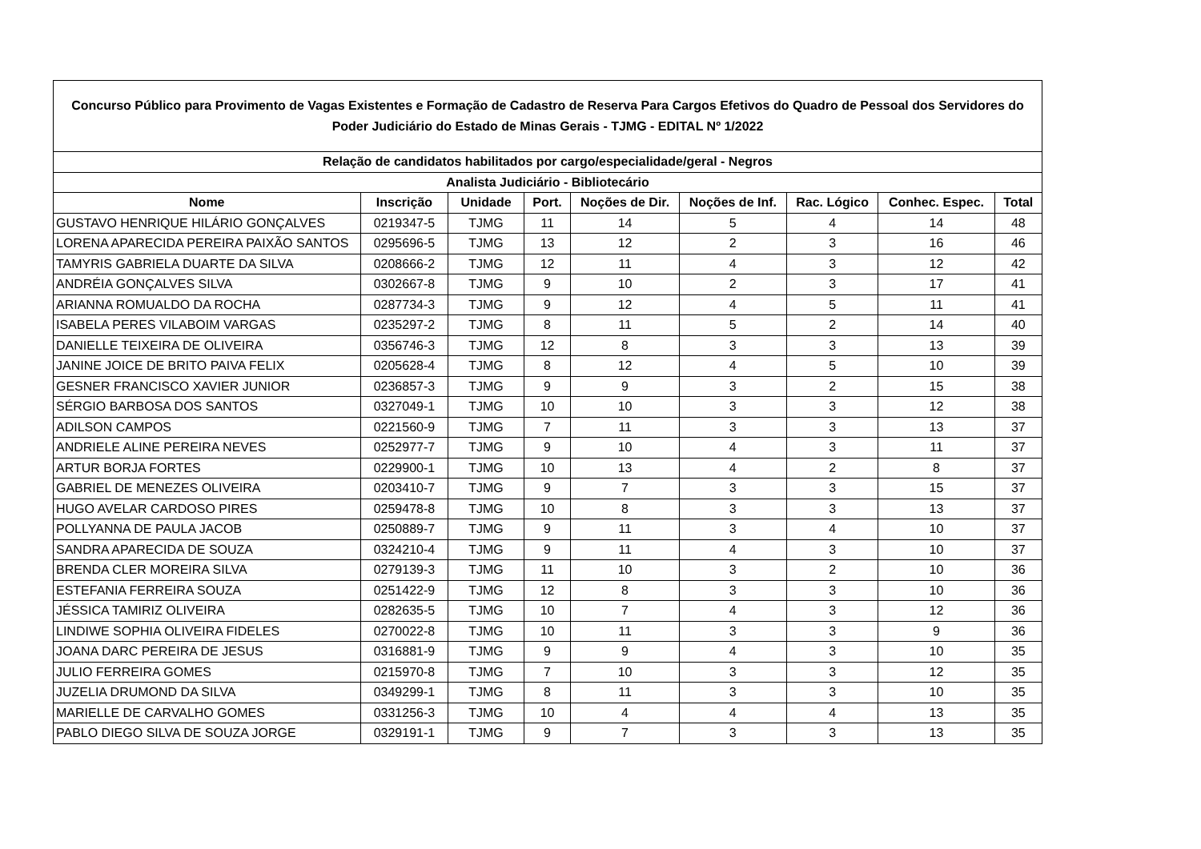| Concurso Público para Provimento de Vagas Existentes e Formação de Cadastro de Reserva Para Cargos Efetivos do Quadro de Pessoal dos Servidores do Poder Judiciário do Estado de Minas Gerais - TJMG - EDITAL Nº 1/2022 | | | | | | | | |
| --- | --- | --- | --- | --- | --- | --- | --- | --- |
| Relação de candidatos habilitados por cargo/especialidade/geral - Negros | | | | | | | | |
| Analista Judiciário - Bibliotecário | | | | | | | | |
| Nome | Inscrição | Unidade | Port. | Noções de Dir. | Noções de Inf. | Rac. Lógico | Conhec. Espec. | Total |
| GUSTAVO HENRIQUE HILÁRIO GONÇALVES | 0219347-5 | TJMG | 11 | 14 | 5 | 4 | 14 | 48 |
| LORENA APARECIDA PEREIRA PAIXÃO SANTOS | 0295696-5 | TJMG | 13 | 12 | 2 | 3 | 16 | 46 |
| TAMYRIS GABRIELA DUARTE DA SILVA | 0208666-2 | TJMG | 12 | 11 | 4 | 3 | 12 | 42 |
| ANDRÉIA GONÇALVES SILVA | 0302667-8 | TJMG | 9 | 10 | 2 | 3 | 17 | 41 |
| ARIANNA ROMUALDO DA ROCHA | 0287734-3 | TJMG | 9 | 12 | 4 | 5 | 11 | 41 |
| ISABELA PERES VILABOIM VARGAS | 0235297-2 | TJMG | 8 | 11 | 5 | 2 | 14 | 40 |
| DANIELLE TEIXEIRA DE OLIVEIRA | 0356746-3 | TJMG | 12 | 8 | 3 | 3 | 13 | 39 |
| JANINE JOICE DE BRITO PAIVA FELIX | 0205628-4 | TJMG | 8 | 12 | 4 | 5 | 10 | 39 |
| GESNER FRANCISCO XAVIER JUNIOR | 0236857-3 | TJMG | 9 | 9 | 3 | 2 | 15 | 38 |
| SÉRGIO BARBOSA DOS SANTOS | 0327049-1 | TJMG | 10 | 10 | 3 | 3 | 12 | 38 |
| ADILSON CAMPOS | 0221560-9 | TJMG | 7 | 11 | 3 | 3 | 13 | 37 |
| ANDRIELE ALINE PEREIRA NEVES | 0252977-7 | TJMG | 9 | 10 | 4 | 3 | 11 | 37 |
| ARTUR BORJA FORTES | 0229900-1 | TJMG | 10 | 13 | 4 | 2 | 8 | 37 |
| GABRIEL DE MENEZES OLIVEIRA | 0203410-7 | TJMG | 9 | 7 | 3 | 3 | 15 | 37 |
| HUGO AVELAR CARDOSO PIRES | 0259478-8 | TJMG | 10 | 8 | 3 | 3 | 13 | 37 |
| POLLYANNA DE PAULA JACOB | 0250889-7 | TJMG | 9 | 11 | 3 | 4 | 10 | 37 |
| SANDRA APARECIDA DE SOUZA | 0324210-4 | TJMG | 9 | 11 | 4 | 3 | 10 | 37 |
| BRENDA CLER MOREIRA SILVA | 0279139-3 | TJMG | 11 | 10 | 3 | 2 | 10 | 36 |
| ESTEFANIA FERREIRA SOUZA | 0251422-9 | TJMG | 12 | 8 | 3 | 3 | 10 | 36 |
| JÉSSICA TAMIRIZ OLIVEIRA | 0282635-5 | TJMG | 10 | 7 | 4 | 3 | 12 | 36 |
| LINDIWE SOPHIA OLIVEIRA FIDELES | 0270022-8 | TJMG | 10 | 11 | 3 | 3 | 9 | 36 |
| JOANA DARC PEREIRA DE JESUS | 0316881-9 | TJMG | 9 | 9 | 4 | 3 | 10 | 35 |
| JULIO FERREIRA GOMES | 0215970-8 | TJMG | 7 | 10 | 3 | 3 | 12 | 35 |
| JUZELIA DRUMOND DA SILVA | 0349299-1 | TJMG | 8 | 11 | 3 | 3 | 10 | 35 |
| MARIELLE DE CARVALHO GOMES | 0331256-3 | TJMG | 10 | 4 | 4 | 4 | 13 | 35 |
| PABLO DIEGO SILVA DE SOUZA JORGE | 0329191-1 | TJMG | 9 | 7 | 3 | 3 | 13 | 35 |